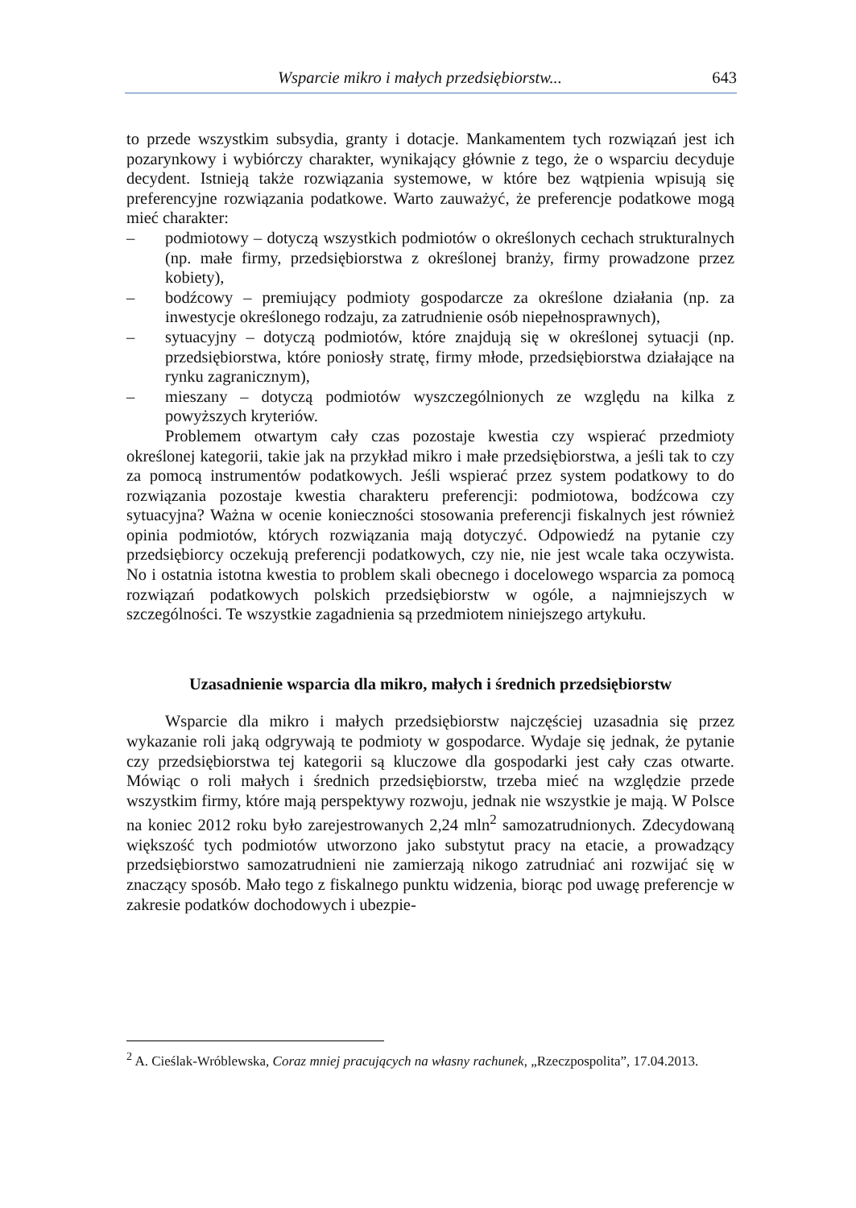Wsparcie mikro i małych przedsiębiorstw... 643
to przede wszystkim subsydia, granty i dotacje. Mankamentem tych rozwiązań jest ich pozarynkowy i wybiórczy charakter, wynikający głównie z tego, że o wsparciu decyduje decydent. Istnieją także rozwiązania systemowe, w które bez wątpienia wpisują się preferencyjne rozwiązania podatkowe. Warto zauważyć, że preferencje podatkowe mogą mieć charakter:
– podmiotowy – dotyczą wszystkich podmiotów o określonych cechach strukturalnych (np. małe firmy, przedsiębiorstwa z określonej branży, firmy prowadzone przez kobiety),
– bodźcowy – premiujący podmioty gospodarcze za określone działania (np. za inwestycje określonego rodzaju, za zatrudnienie osób niepełnosprawnych),
– sytuacyjny – dotyczą podmiotów, które znajdują się w określonej sytuacji (np. przedsiębiorstwa, które poniosły stratę, firmy młode, przedsiębiorstwa działające na rynku zagranicznym),
– mieszany – dotyczą podmiotów wyszczególnionych ze względu na kilka z powyższych kryteriów.
Problemem otwartym cały czas pozostaje kwestia czy wspierać przedmioty określonej kategorii, takie jak na przykład mikro i małe przedsiębiorstwa, a jeśli tak to czy za pomocą instrumentów podatkowych. Jeśli wspierać przez system podatkowy to do rozwiązania pozostaje kwestia charakteru preferencji: podmiotowa, bodźcowa czy sytuacyjna? Ważna w ocenie konieczności stosowania preferencji fiskalnych jest również opinia podmiotów, których rozwiązania mają dotyczyć. Odpowiedź na pytanie czy przedsiębiorcy oczekują preferencji podatkowych, czy nie, nie jest wcale taka oczywista. No i ostatnia istotna kwestia to problem skali obecnego i docelowego wsparcia za pomocą rozwiązań podatkowych polskich przedsiębiorstw w ogóle, a najmniejszych w szczególności. Te wszystkie zagadnienia są przedmiotem niniejszego artykułu.
Uzasadnienie wsparcia dla mikro, małych i średnich przedsiębiorstw
Wsparcie dla mikro i małych przedsiębiorstw najczęściej uzasadnia się przez wykazanie roli jaką odgrywają te podmioty w gospodarce. Wydaje się jednak, że pytanie czy przedsiębiorstwa tej kategorii są kluczowe dla gospodarki jest cały czas otwarte. Mówiąc o roli małych i średnich przedsiębiorstw, trzeba mieć na względzie przede wszystkim firmy, które mają perspektywy rozwoju, jednak nie wszystkie je mają. W Polsce na koniec 2012 roku było zarejestrowanych 2,24 mln<sup>2</sup> samozatrudnionych. Zdecydowaną większość tych podmiotów utworzono jako substytut pracy na etacie, a prowadzący przedsiębiorstwo samozatrudnieni nie zamierzają nikogo zatrudniać ani rozwijać się w znaczący sposób. Mało tego z fiskalnego punktu widzenia, biorąc pod uwagę preferencje w zakresie podatków dochodowych i ubezpie-
<sup>2</sup> A. Cieślak-Wróblewska, Coraz mniej pracujących na własny rachunek, „Rzeczpospolita”, 17.04.2013.